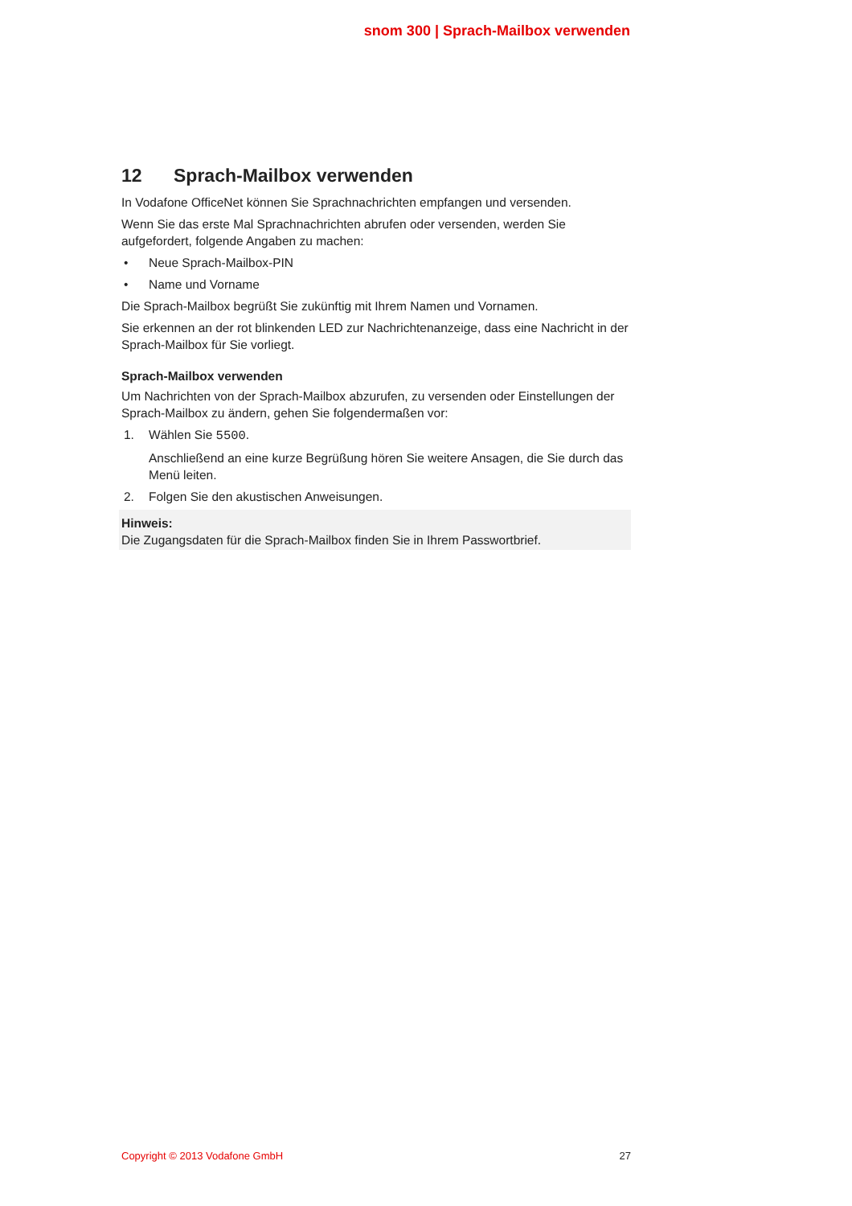snom 300 | Sprach-Mailbox verwenden
12 Sprach-Mailbox verwenden
In Vodafone OfficeNet können Sie Sprachnachrichten empfangen und versenden.
Wenn Sie das erste Mal Sprachnachrichten abrufen oder versenden, werden Sie aufgefordert, folgende Angaben zu machen:
• Neue Sprach-Mailbox-PIN
• Name und Vorname
Die Sprach-Mailbox begrüßt Sie zukünftig mit Ihrem Namen und Vornamen.
Sie erkennen an der rot blinkenden LED zur Nachrichtenanzeige, dass eine Nachricht in der Sprach-Mailbox für Sie vorliegt.
Sprach-Mailbox verwenden
Um Nachrichten von der Sprach-Mailbox abzurufen, zu versenden oder Einstellungen der Sprach-Mailbox zu ändern, gehen Sie folgendermaßen vor:
1. Wählen Sie 5500.
Anschließend an eine kurze Begrüßung hören Sie weitere Ansagen, die Sie durch das Menü leiten.
2. Folgen Sie den akustischen Anweisungen.
Hinweis:
Die Zugangsdaten für die Sprach-Mailbox finden Sie in Ihrem Passwortbrief.
Copyright © 2013 Vodafone GmbH 27